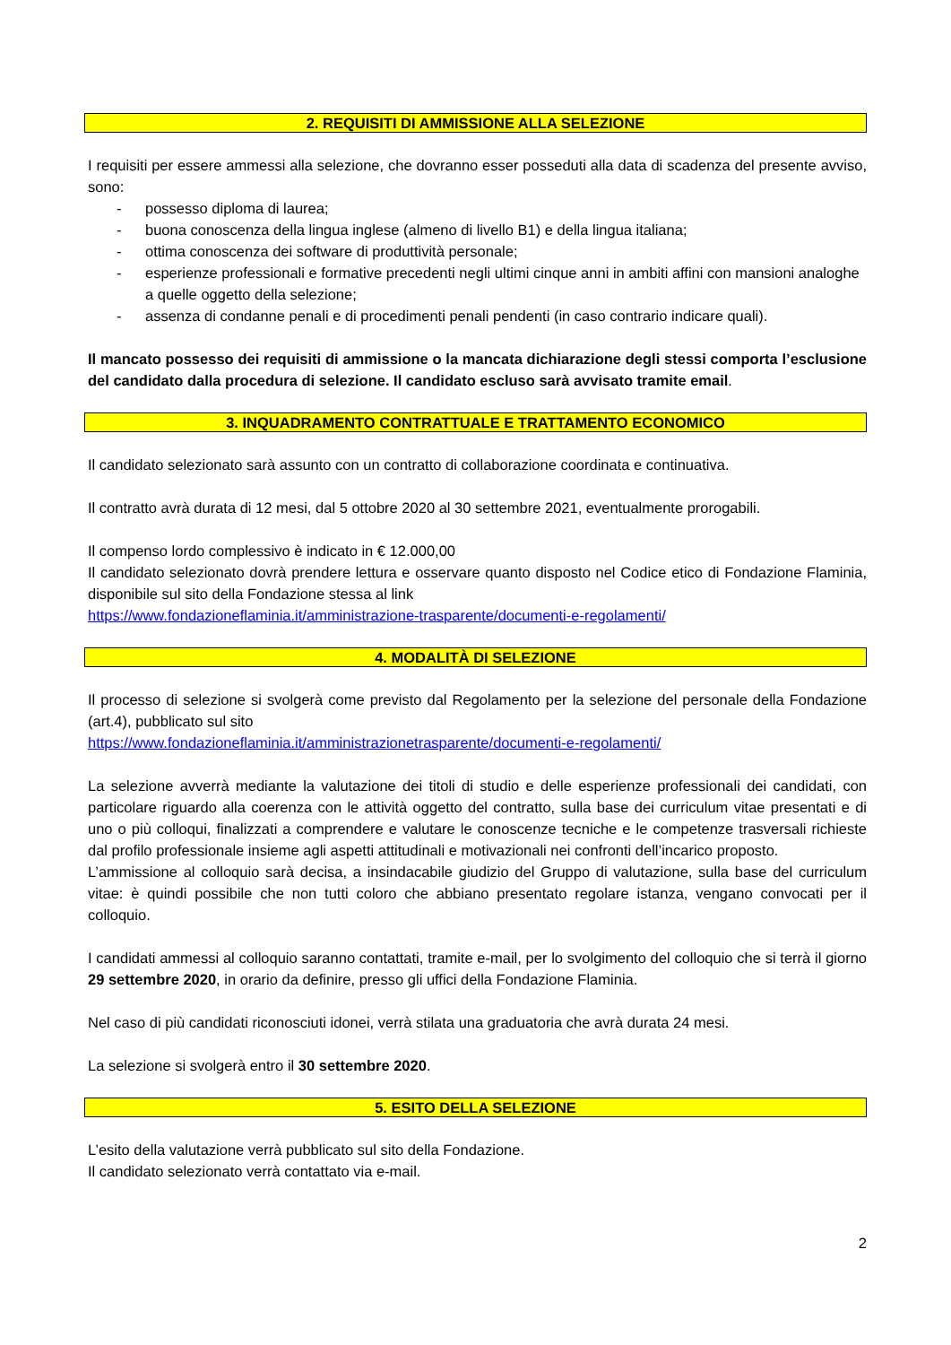2. REQUISITI DI AMMISSIONE ALLA SELEZIONE
I requisiti per essere ammessi alla selezione, che dovranno esser posseduti alla data di scadenza del presente avviso, sono:
- possesso diploma di laurea;
- buona conoscenza della lingua inglese (almeno di livello B1) e della lingua italiana;
- ottima conoscenza dei software di produttività personale;
- esperienze professionali e formative precedenti negli ultimi cinque anni in ambiti affini con mansioni analoghe a quelle oggetto della selezione;
- assenza di condanne penali e di procedimenti penali pendenti (in caso contrario indicare quali).
Il mancato possesso dei requisiti di ammissione o la mancata dichiarazione degli stessi comporta l’esclusione del candidato dalla procedura di selezione. Il candidato escluso sarà avvisato tramite email.
3. INQUADRAMENTO CONTRATTUALE E TRATTAMENTO ECONOMICO
Il candidato selezionato sarà assunto con un contratto di collaborazione coordinata e continuativa.
Il contratto avrà durata di 12 mesi, dal 5 ottobre 2020 al 30 settembre 2021, eventualmente prorogabili.
Il compenso lordo complessivo è indicato in € 12.000,00
Il candidato selezionato dovrà prendere lettura e osservare quanto disposto nel Codice etico di Fondazione Flaminia, disponibile sul sito della Fondazione stessa al link
https://www.fondazioneflaminia.it/amministrazione-trasparente/documenti-e-regolamenti/
4. MODALITÀ DI SELEZIONE
Il processo di selezione si svolgerà come previsto dal Regolamento per la selezione del personale della Fondazione (art.4), pubblicato sul sito
https://www.fondazioneflaminia.it/amministrazionetrasparente/documenti-e-regolamenti/
La selezione avverrà mediante la valutazione dei titoli di studio e delle esperienze professionali dei candidati, con particolare riguardo alla coerenza con le attività oggetto del contratto, sulla base dei curriculum vitae presentati e di uno o più colloqui, finalizzati a comprendere e valutare le conoscenze tecniche e le competenze trasversali richieste dal profilo professionale insieme agli aspetti attitudinali e motivazionali nei confronti dell’incarico proposto.
L’ammissione al colloquio sarà decisa, a insindacabile giudizio del Gruppo di valutazione, sulla base del curriculum vitae: è quindi possibile che non tutti coloro che abbiano presentato regolare istanza, vengano convocati per il colloquio.
I candidati ammessi al colloquio saranno contattati, tramite e-mail, per lo svolgimento del colloquio che si terrà il giorno 29 settembre 2020, in orario da definire, presso gli uffici della Fondazione Flaminia.
Nel caso di più candidati riconosciuti idonei, verrà stilata una graduatoria che avrà durata 24 mesi.
La selezione si svolgerà entro il 30 settembre 2020.
5. ESITO DELLA SELEZIONE
L’esito della valutazione verrà pubblicato sul sito della Fondazione.
Il candidato selezionato verrà contattato via e-mail.
2